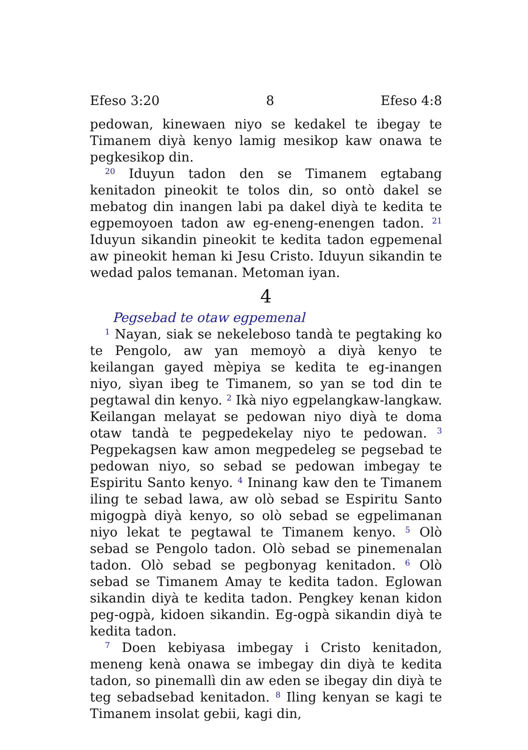Efeso 3:20 8 Efeso 4:8
pedowan, kinewaen niyo se kedakel te ibegay te Timanem diyà kenyo lamig mesikop kaw onawa te pegkesikop din.
<sup>20</sup> Iduyun tadon den se Timanem egtabang kenitadon pineokit te tolos din, so ontò dakel se mebatog din inangen labi pa dakel diyà te kedita te egpemoyoen tadon aw eg-eneng-enengen tadon. <sup>21</sup> Iduyun sikandin pineokit te kedita tadon egpemenal aw pineokit heman ki Jesu Cristo. Iduyun sikandin te wedad palos temanan. Metoman iyan.
4
Pegsebad te otaw egpemenal
<sup>1</sup> Nayan, siak se nekeleboso tandà te pegtaking ko te Pengolo, aw yan memoyò a diyà kenyo te keilangan gayed mèpiya se kedita te eg-inangen niyo, sìyan ibeg te Timanem, so yan se tod din te pegtawal din kenyo. <sup>2</sup> Ikà niyo egpelangkaw-langkaw. Keilangan melayat se pedowan niyo diyà te doma otaw tandà te pegpedekelay niyo te pedowan. <sup>3</sup> Pegpekagsen kaw amon megpedeleg se pegsebad te pedowan niyo, so sebad se pedowan imbegay te Espiritu Santo kenyo. <sup>4</sup> Ininang kaw den te Timanem iling te sebad lawa, aw olò sebad se Espiritu Santo migogpà diyà kenyo, so olò sebad se egpelimanan niyo lekat te pegtawal te Timanem kenyo. <sup>5</sup> Olò sebad se Pengolo tadon. Olò sebad se pinemenalan tadon. Olò sebad se pegbonyag kenitadon. <sup>6</sup> Olò sebad se Timanem Amay te kedita tadon. Eglowan sikandin diyà te kedita tadon. Pengkey kenan kidon peg-ogpà, kidoen sikandin. Eg-ogpà sikandin diyà te kedita tadon.
<sup>7</sup> Doen kebiyasa imbegay i Cristo kenitadon, meneng kenà onawa se imbegay din diyà te kedita tadon, so pinemallì din aw eden se ibegay din diyà te teg sebadsebad kenitadon. <sup>8</sup> Iling kenyan se kagi te Timanem insolat gebii, kagi din,